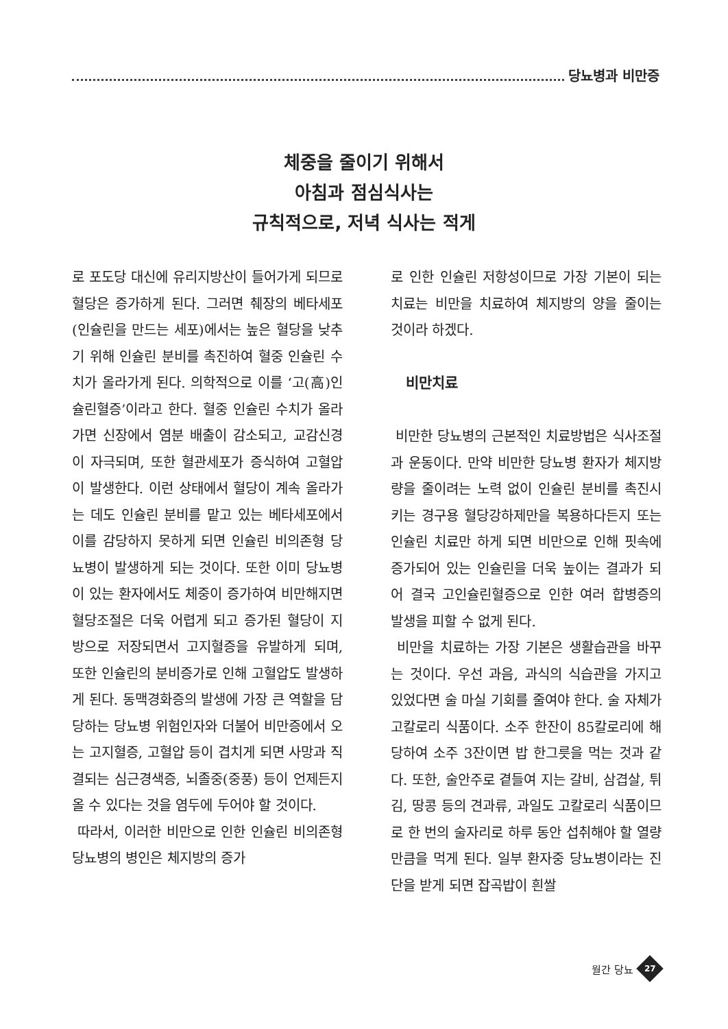당뇨병과 비만증
체중을 줄이기 위해서
아침과 점심식사는
규칙적으로, 저녁 식사는 적게
로 포도당 대신에 유리지방산이 들어가게 되므로 혈당은 증가하게 된다. 그러면 췌장의 베타세포(인슐린을 만드는 세포)에서는 높은 혈당을 낮추기 위해 인슐린 분비를 촉진하여 혈중 인슐린 수치가 올라가게 된다. 의학적으로 이를 ‘고(高)인슐린혈증’이라고 한다. 혈중 인슐린 수치가 올라가면 신장에서 염분 배출이 감소되고, 교감신경이 자극되며, 또한 혈관세포가 증식하여 고혈압이 발생한다. 이런 상태에서 혈당이 계속 올라가는 데도 인슐린 분비를 맡고 있는 베타세포에서 이를 감당하지 못하게 되면 인슐린 비의존형 당뇨병이 발생하게 되는 것이다. 또한 이미 당뇨병이 있는 환자에서도 체중이 증가하여 비만해지면 혈당조절은 더욱 어렵게 되고 증가된 혈당이 지방으로 저장되면서 고지혈증을 유발하게 되며, 또한 인슐린의 분비증가로 인해 고혈압도 발생하게 된다. 동맥경화증의 발생에 가장 큰 역할을 담당하는 당뇨병 위험인자와 더불어 비만증에서 오는 고지혈증, 고혈압 등이 겹치게 되면 사망과 직결되는 심근경색증, 뇌졸중(중풍) 등이 언제든지 올 수 있다는 것을 염두에 두어야 할 것이다.
따라서, 이러한 비만으로 인한 인슐린 비의존형 당뇨병의 병인은 체지방의 증가
로 인한 인슐린 저항성이므로 가장 기본이 되는 치료는 비만을 치료하여 체지방의 양을 줄이는 것이라 하겠다.
비만치료
비만한 당뇨병의 근본적인 치료방법은 식사조절과 운동이다. 만약 비만한 당뇨병 환자가 체지방량을 줄이려는 노력 없이 인슐린 분비를 촉진시키는 경구용 혈당강하제만을 복용하다든지 또는 인슐린 치료만 하게 되면 비만으로 인해 핏속에 증가되어 있는 인슐린을 더욱 높이는 결과가 되어 결국 고인슐린혈증으로 인한 여러 합병증의 발생을 피할 수 없게 된다.
비만을 치료하는 가장 기본은 생활습관을 바꾸는 것이다. 우선 과음, 과식의 식습관을 가지고 있었다면 술 마실 기회를 줄여야 한다. 술 자체가 고칼로리 식품이다. 소주 한잔이 85칼로리에 해당하여 소주 3잔이면 밥 한그릇을 먹는 것과 같다. 또한, 술안주로 곁들여 지는 갈비, 삼겹살, 튀김, 땅콩 등의 견과류, 과일도 고칼로리 식품이므로 한 번의 술자리로 하루 동안 섭취해야 할 열량 만큼을 먹게 된다. 일부 환자중 당뇨병이라는 진단을 받게 되면 잡곡밥이 흰쌀
월간 당뇨
27